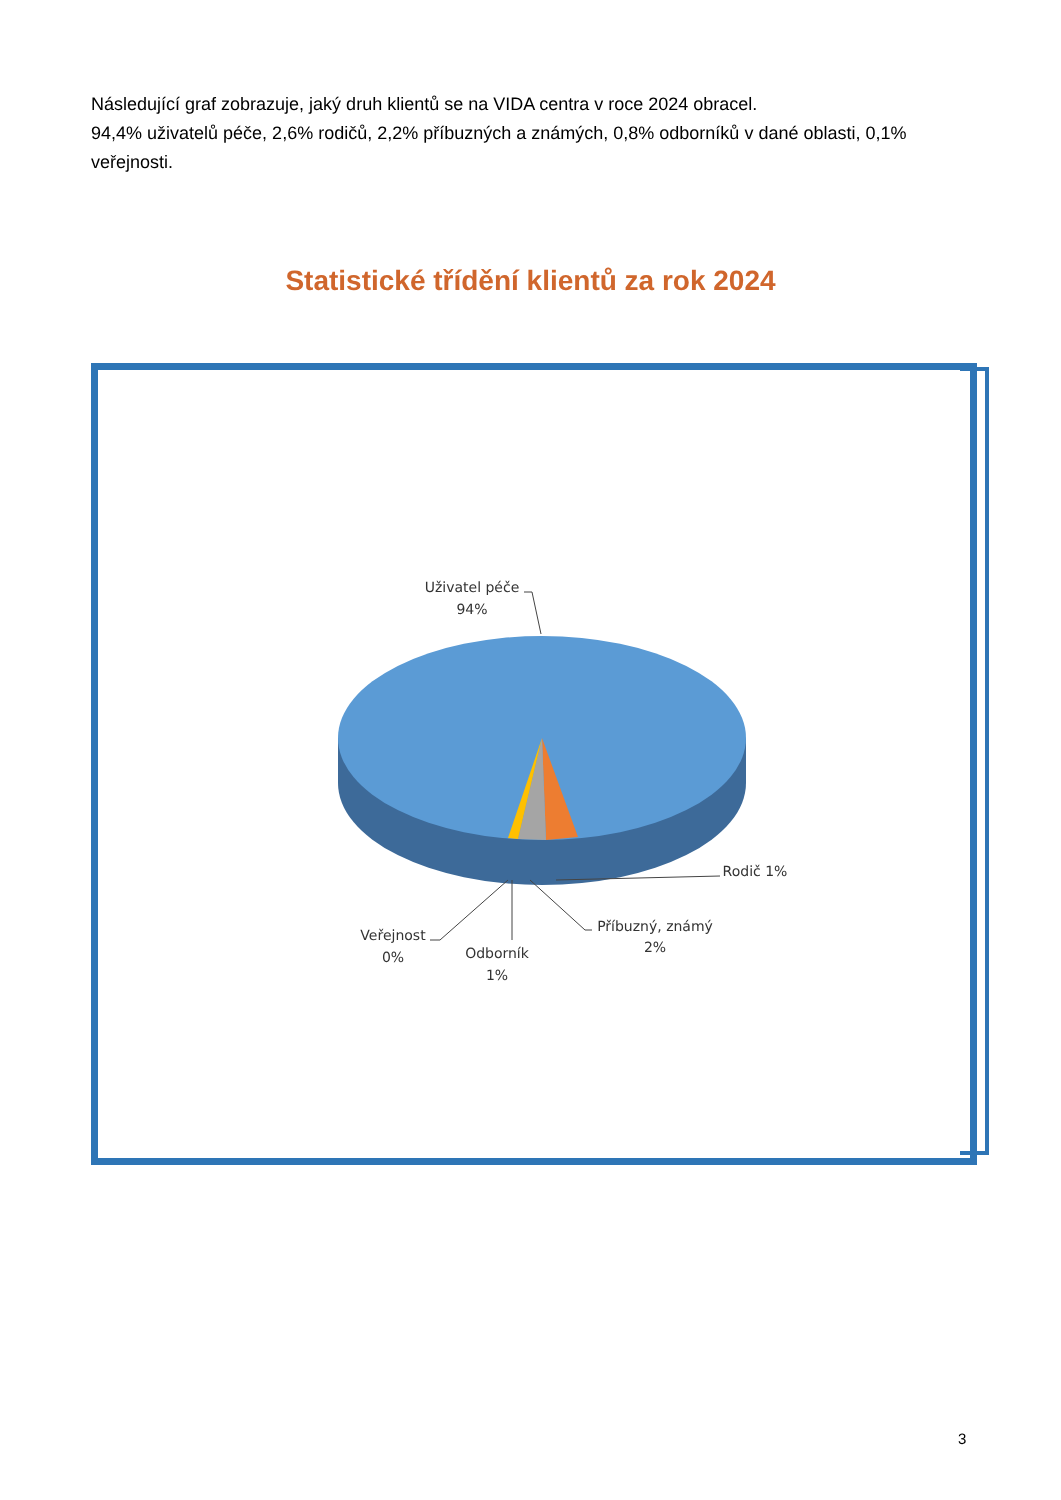Následující graf zobrazuje, jaký druh klientů se na VIDA centra v roce 2024 obracel.
94,4% uživatelů péče, 2,6% rodičů, 2,2% příbuzných a známých, 0,8% odborníků v dané oblasti, 0,1% veřejnosti.
Statistické třídění klientů za rok 2024
Uživatel péče
94%
Rodič 1%
Příbuzný, známý
2%
Odborník
1%
Veřejnost
0%
3